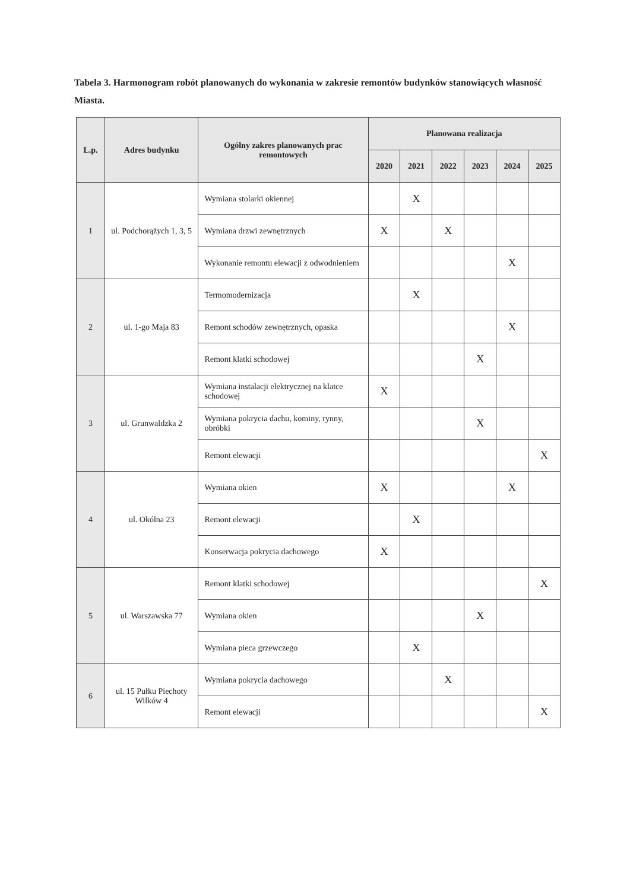Tabela 3. Harmonogram robót planowanych do wykonania w zakresie remontów budynków stanowiących własność Miasta.
| L.p. | Adres budynku | Ogólny zakres planowanych prac remontowych | Planowana realizacja | | | | | |
| --- | --- | --- | --- | --- | --- | --- | --- | --- |
| | | | 2020 | 2021 | 2022 | 2023 | 2024 | 2025 |
| 1 | ul. Podchorążych 1, 3, 5 | Wymiana stolarki okiennej | | X | | | | |
| | | Wymiana drzwi zewnętrznych | X | | X | | | |
| | | Wykonanie remontu elewacji z odwodnieniem | | | | | X | |
| 2 | ul. 1-go Maja 83 | Termomodernizacja | | X | | | | |
| | | Remont schodów zewnętrznych, opaska | | | | | X | |
| | | Remont klatki schodowej | | | | X | | |
| 3 | ul. Grunwaldzka 2 | Wymiana instalacji elektrycznej na klatce schodowej | X | | | | | |
| | | Wymiana pokrycia dachu, kominy, rynny, obróbki | | | | X | | |
| | | Remont elewacji | | | | | | X |
| 4 | ul. Okólna 23 | Wymiana okien | X | | | | X | |
| | | Remont elewacji | | X | | | | |
| | | Konserwacja pokrycia dachowego | X | | | | | |
| 5 | ul. Warszawska 77 | Remont klatki schodowej | | | | | | X |
| | | Wymiana okien | | | | X | | |
| | | Wymiana pieca grzewczego | | X | | | | |
| 6 | ul. 15 Pułku Piechoty Wilków 4 | Wymiana pokrycia dachowego | | | X | | | |
| | | Remont elewacji | | | | | | X |